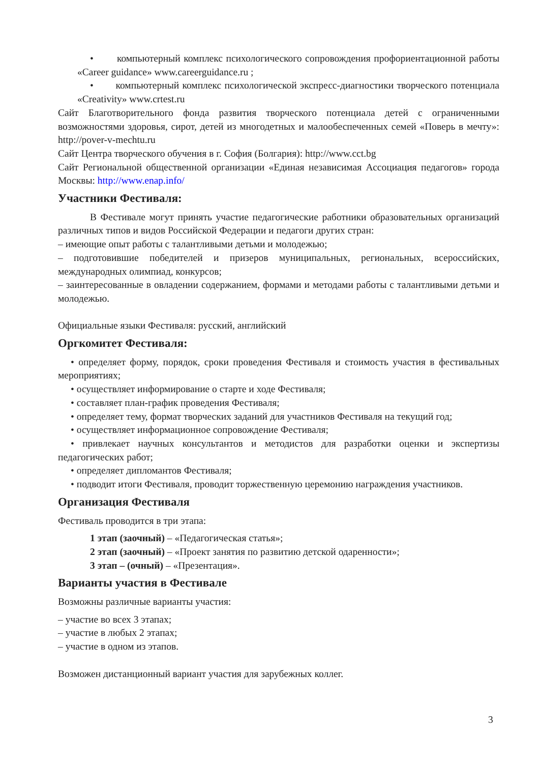• компьютерный комплекс психологического сопровождения профориентационной работы «Career guidance» www.careerguidance.ru ;
• компьютерный комплекс психологической экспресс-диагностики творческого потенциала «Creativity» www.crtest.ru
Сайт Благотворительного фонда развития творческого потенциала детей с ограниченными возможностями здоровья, сирот, детей из многодетных и малообеспеченных семей «Поверь в мечту»: http://pover-v-mechtu.ru
Сайт Центра творческого обучения в г. София (Болгария): http://www.cct.bg
Сайт Региональной общественной организации «Единая независимая Ассоциация педагогов» города Москвы: http://www.enap.info/
Участники Фестиваля:
В Фестивале могут принять участие педагогические работники образовательных организаций различных типов и видов Российской Федерации и педагоги других стран:
– имеющие опыт работы с талантливыми детьми и молодежью;
– подготовившие победителей и призеров муниципальных, региональных, всероссийских, международных олимпиад, конкурсов;
– заинтересованные в овладении содержанием, формами и методами работы с талантливыми детьми и молодежью.
Официальные языки Фестиваля: русский, английский
Оргкомитет Фестиваля:
• определяет форму, порядок, сроки проведения Фестиваля и стоимость участия в фестивальных мероприятиях;
• осуществляет информирование о старте и ходе Фестиваля;
• составляет план-график проведения Фестиваля;
• определяет тему, формат творческих заданий для участников Фестиваля на текущий год;
• осуществляет информационное сопровождение Фестиваля;
• привлекает научных консультантов и методистов для разработки оценки и экспертизы педагогических работ;
• определяет дипломантов Фестиваля;
• подводит итоги Фестиваля, проводит торжественную церемонию награждения участников.
Организация Фестиваля
Фестиваль проводится в три этапа:
1 этап (заочный) – «Педагогическая статья»;
2 этап (заочный) – «Проект занятия по развитию детской одаренности»;
3 этап – (очный) – «Презентация».
Варианты участия в Фестивале
Возможны различные варианты участия:
– участие во всех 3 этапах;
– участие в любых 2 этапах;
– участие в одном из этапов.
Возможен дистанционный вариант участия для зарубежных коллег.
3